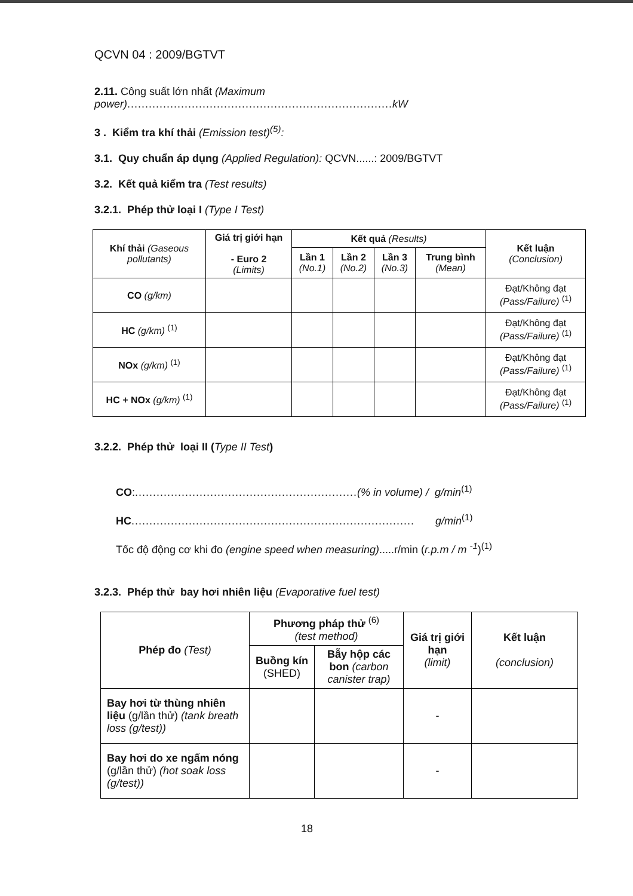QCVN 04 : 2009/BGTVT
2.11. Công suất lớn nhất (Maximum power).......................................................................... kW
3 . Kiểm tra khí thải (Emission test)<sup>(5)</sup>:
3.1. Quy chuẩn áp dụng (Applied Regulation): QCVN......: 2009/BGTVT
3.2. Kết quả kiểm tra (Test results)
3.2.1. Phép thử loại I (Type I Test)
| Khí thải (Gaseous pollutants) | Giá trị giới hạn - Euro 2 (Limits) | Kết quả (Results) | | | | Kết luận (Conclusion) |
| --- | --- | --- | --- | --- | --- | --- |
| | | Lần 1 (No.1) | Lần 2 (No.2) | Lần 3 (No.3) | Trung bình (Mean) | |
| CO (g/km) | | | | | | Đạt/Không đạt (Pass/Failure) <sup>(1)</sup> |
| HC (g/km) <sup>(1)</sup> | | | | | | Đạt/Không đạt (Pass/Failure) <sup>(1)</sup> |
| NOx (g/km) <sup>(1)</sup> | | | | | | Đạt/Không đạt (Pass/Failure) <sup>(1)</sup> |
| HC + NOx (g/km) <sup>(1)</sup> | | | | | | Đạt/Không đạt (Pass/Failure) <sup>(1)</sup> |
3.2.2. Phép thử loại II (Type II Test)
CO:..............................................................(% in volume) / g/min<sup>(1)</sup>
HC............................................................................... g/min<sup>(1)</sup>
Tốc độ động cơ khi đo (engine speed when measuring).....r/min (r.p.m / m <sup>-1</sup>)<sup>(1)</sup>
3.2.3. Phép thử bay hơi nhiên liệu (Evaporative fuel test)
| Phép đo (Test) | Phương pháp thử <sup>(6)</sup> (test method) | | Giá trị giới hạn (limit) | Kết luận (conclusion) |
| --- | --- | --- | --- | --- |
| | Buồng kín (SHED) | Bẫy hộp các bon (carbon canister trap) | | |
| Bay hơi từ thùng nhiên liệu (g/lần thử) (tank breath loss (g/test)) | | | - | |
| Bay hơi do xe ngấm nóng (g/lần thử) (hot soak loss (g/test)) | | | - | |
18